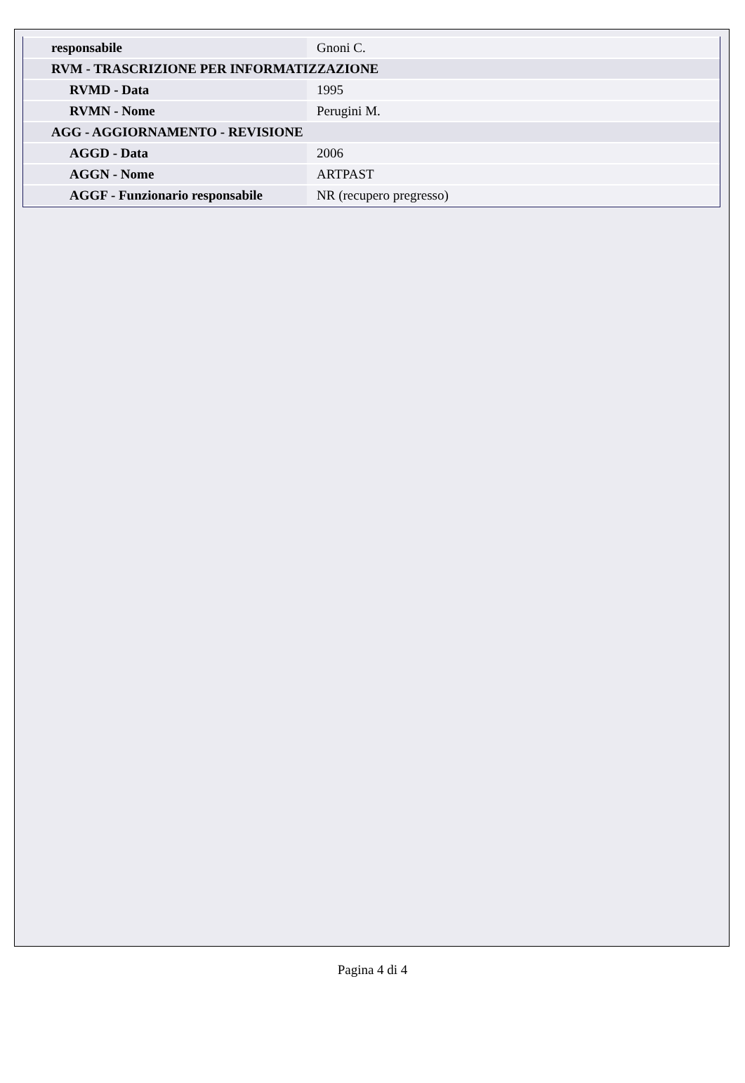| responsabile | Gnoni C. |
| RVM - TRASCRIZIONE PER INFORMATIZZAZIONE | |
| RVMD - Data | 1995 |
| RVMN - Nome | Perugini M. |
| AGG - AGGIORNAMENTO - REVISIONE | |
| AGGD - Data | 2006 |
| AGGN - Nome | ARTPAST |
| AGGF - Funzionario responsabile | NR (recupero pregresso) |
Pagina 4 di 4